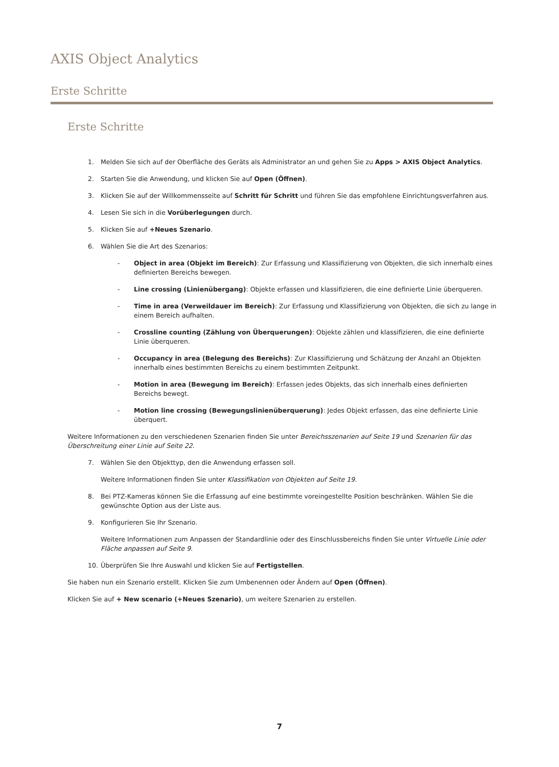AXIS Object Analytics
Erste Schritte
Erste Schritte
1. Melden Sie sich auf der Oberfläche des Geräts als Administrator an und gehen Sie zu Apps > AXIS Object Analytics.
2. Starten Sie die Anwendung, und klicken Sie auf Open (Öffnen).
3. Klicken Sie auf der Willkommensseite auf Schritt für Schritt und führen Sie das empfohlene Einrichtungsverfahren aus.
4. Lesen Sie sich in die Vorüberlegungen durch.
5. Klicken Sie auf +Neues Szenario.
6. Wählen Sie die Art des Szenarios:
- Object in area (Objekt im Bereich): Zur Erfassung und Klassifizierung von Objekten, die sich innerhalb eines definierten Bereichs bewegen.
- Line crossing (Linienübergang): Objekte erfassen und klassifizieren, die eine definierte Linie überqueren.
- Time in area (Verweildauer im Bereich): Zur Erfassung und Klassifizierung von Objekten, die sich zu lange in einem Bereich aufhalten.
- Crossline counting (Zählung von Überquerungen): Objekte zählen und klassifizieren, die eine definierte Linie überqueren.
- Occupancy in area (Belegung des Bereichs): Zur Klassifizierung und Schätzung der Anzahl an Objekten innerhalb eines bestimmten Bereichs zu einem bestimmten Zeitpunkt.
- Motion in area (Bewegung im Bereich): Erfassen jedes Objekts, das sich innerhalb eines definierten Bereichs bewegt.
- Motion line crossing (Bewegungslinienüberquerung): Jedes Objekt erfassen, das eine definierte Linie überquert.
Weitere Informationen zu den verschiedenen Szenarien finden Sie unter Bereichsszenarien auf Seite 19 und Szenarien für das Überschreitung einer Linie auf Seite 22.
7. Wählen Sie den Objekttyp, den die Anwendung erfassen soll.
Weitere Informationen finden Sie unter Klassifikation von Objekten auf Seite 19.
8. Bei PTZ-Kameras können Sie die Erfassung auf eine bestimmte voreingestellte Position beschränken. Wählen Sie die gewünschte Option aus der Liste aus.
9. Konfigurieren Sie Ihr Szenario.
Weitere Informationen zum Anpassen der Standardlinie oder des Einschlussbereichs finden Sie unter Virtuelle Linie oder Fläche anpassen auf Seite 9.
10. Überprüfen Sie Ihre Auswahl und klicken Sie auf Fertigstellen.
Sie haben nun ein Szenario erstellt. Klicken Sie zum Umbenennen oder Ändern auf Open (Öffnen).
Klicken Sie auf + New scenario (+Neues Szenario), um weitere Szenarien zu erstellen.
7